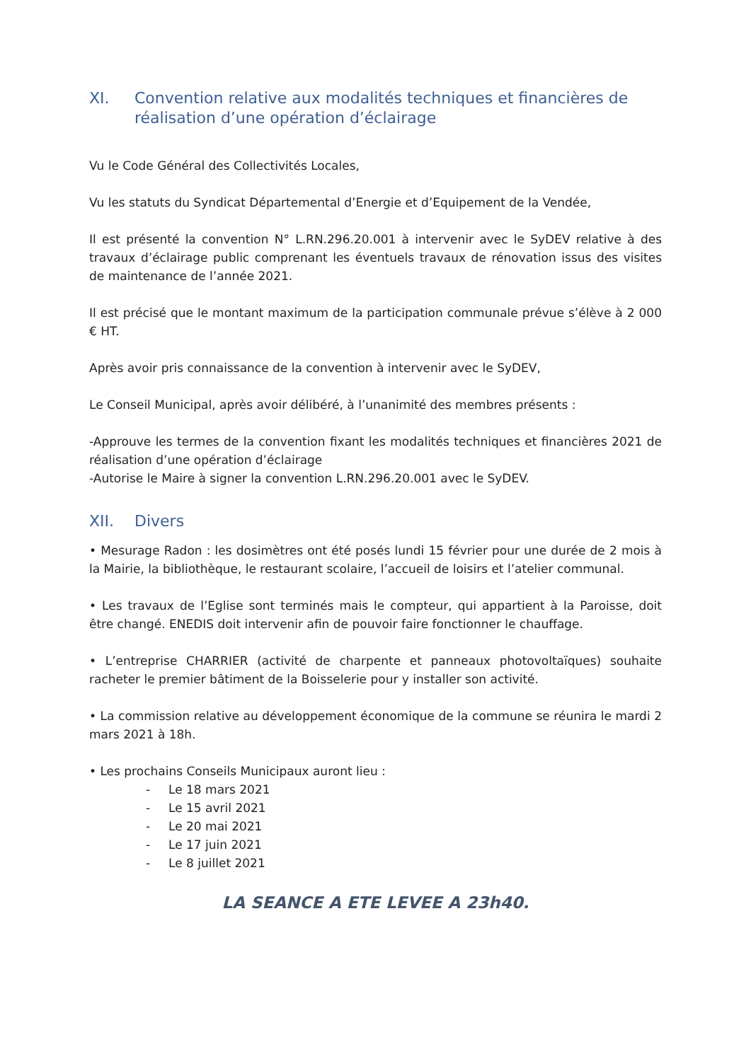XI. Convention relative aux modalités techniques et financières de réalisation d’une opération d’éclairage
Vu le Code Général des Collectivités Locales,
Vu les statuts du Syndicat Départemental d’Energie et d’Equipement de la Vendée,
Il est présenté la convention N° L.RN.296.20.001 à intervenir avec le SyDEV relative à des travaux d’éclairage public comprenant les éventuels travaux de rénovation issus des visites de maintenance de l’année 2021.
Il est précisé que le montant maximum de la participation communale prévue s’élève à 2 000 € HT.
Après avoir pris connaissance de la convention à intervenir avec le SyDEV,
Le Conseil Municipal, après avoir délibéré, à l’unanimité des membres présents :
-Approuve les termes de la convention fixant les modalités techniques et financières 2021 de réalisation d’une opération d’éclairage
-Autorise le Maire à signer la convention L.RN.296.20.001 avec le SyDEV.
XII. Divers
• Mesurage Radon : les dosimètres ont été posés lundi 15 février pour une durée de 2 mois à la Mairie, la bibliothèque, le restaurant scolaire, l’accueil de loisirs et l’atelier communal.
• Les travaux de l’Eglise sont terminés mais le compteur, qui appartient à la Paroisse, doit être changé. ENEDIS doit intervenir afin de pouvoir faire fonctionner le chauffage.
• L’entreprise CHARRIER (activité de charpente et panneaux photovoltaïques) souhaite racheter le premier bâtiment de la Boisselerie pour y installer son activité.
• La commission relative au développement économique de la commune se réunira le mardi 2 mars 2021 à 18h.
• Les prochains Conseils Municipaux auront lieu :
- Le 18 mars 2021
- Le 15 avril 2021
- Le 20 mai 2021
- Le 17 juin 2021
- Le 8 juillet 2021
LA SEANCE A ETE LEVEE A 23h40.